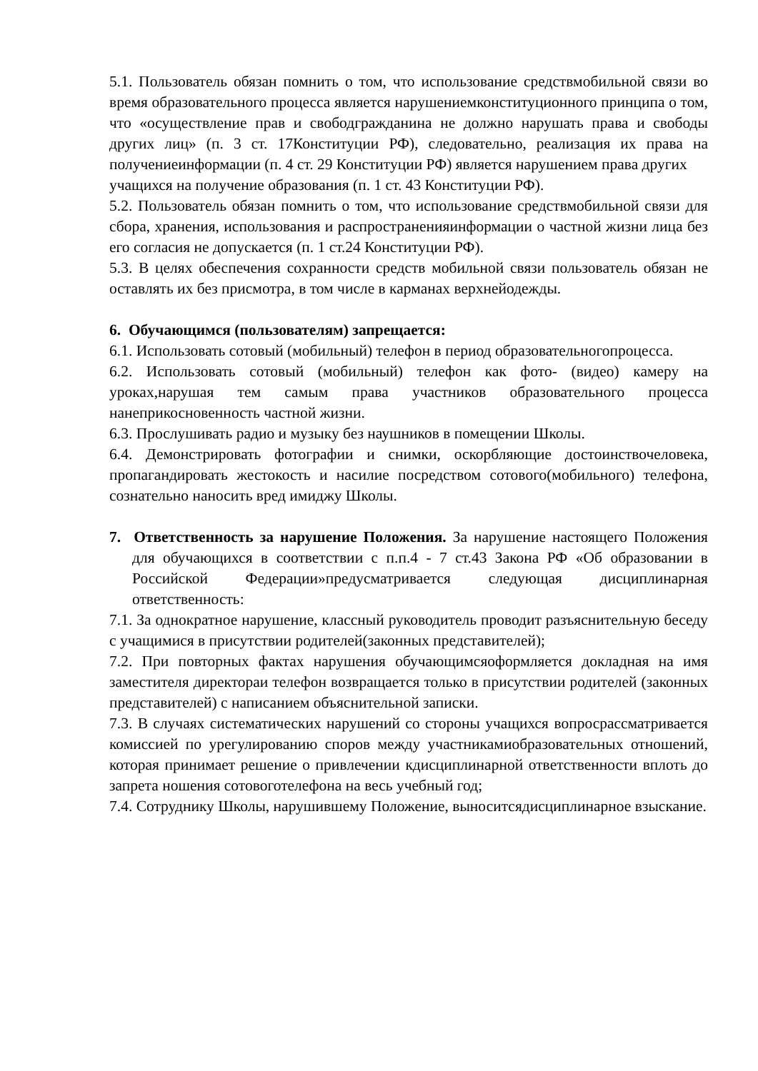5.1. Пользователь обязан помнить о том, что использование средствмобильной связи во время образовательного процесса является нарушениемконституционного принципа о том, что «осуществление прав и свободгражданина не должно нарушать права и свободы других лиц» (п. 3 ст. 17Конституции РФ), следовательно, реализация их права на получениеинформации (п. 4 ст. 29 Конституции РФ) является нарушением права других
учащихся на получение образования (п. 1 ст. 43 Конституции РФ).
5.2. Пользователь обязан помнить о том, что использование средствмобильной связи для сбора, хранения, использования и распространенияинформации о частной жизни лица без его согласия не допускается (п. 1 ст.24 Конституции РФ).
5.3. В целях обеспечения сохранности средств мобильной связи пользователь обязан не оставлять их без присмотра, в том числе в карманах верхнейодежды.
6. Обучающимся (пользователям) запрещается:
6.1. Использовать сотовый (мобильный) телефон в период образовательногопроцесса.
6.2. Использовать сотовый (мобильный) телефон как фото- (видео) камеру на уроках,нарушая тем самым права участников образовательного процесса нанеприкосновенность частной жизни.
6.3. Прослушивать радио и музыку без наушников в помещении Школы.
6.4. Демонстрировать фотографии и снимки, оскорбляющие достоинствочеловека, пропагандировать жестокость и насилие посредством сотового(мобильного) телефона, сознательно наносить вред имиджу Школы.
7. Ответственность за нарушение Положения. За нарушение настоящего Положения для обучающихся в соответствии с п.п.4 - 7 ст.43 Закона РФ «Об образовании в Российской Федерации»предусматривается следующая дисциплинарная ответственность:
7.1. За однократное нарушение, классный руководитель проводит разъяснительную беседу с учащимися в присутствии родителей(законных представителей);
7.2. При повторных фактах нарушения обучающимсяоформляется докладная на имя заместителя директораи телефон возвращается только в присутствии родителей (законных представителей) с написанием объяснительной записки.
7.3. В случаях систематических нарушений со стороны учащихся вопросрассматривается комиссией по урегулированию споров между участникамиобразовательных отношений, которая принимает решение о привлечении кдисциплинарной ответственности вплоть до запрета ношения сотовоготелефона на весь учебный год;
7.4. Сотруднику Школы, нарушившему Положение, выноситсядисциплинарное взыскание.